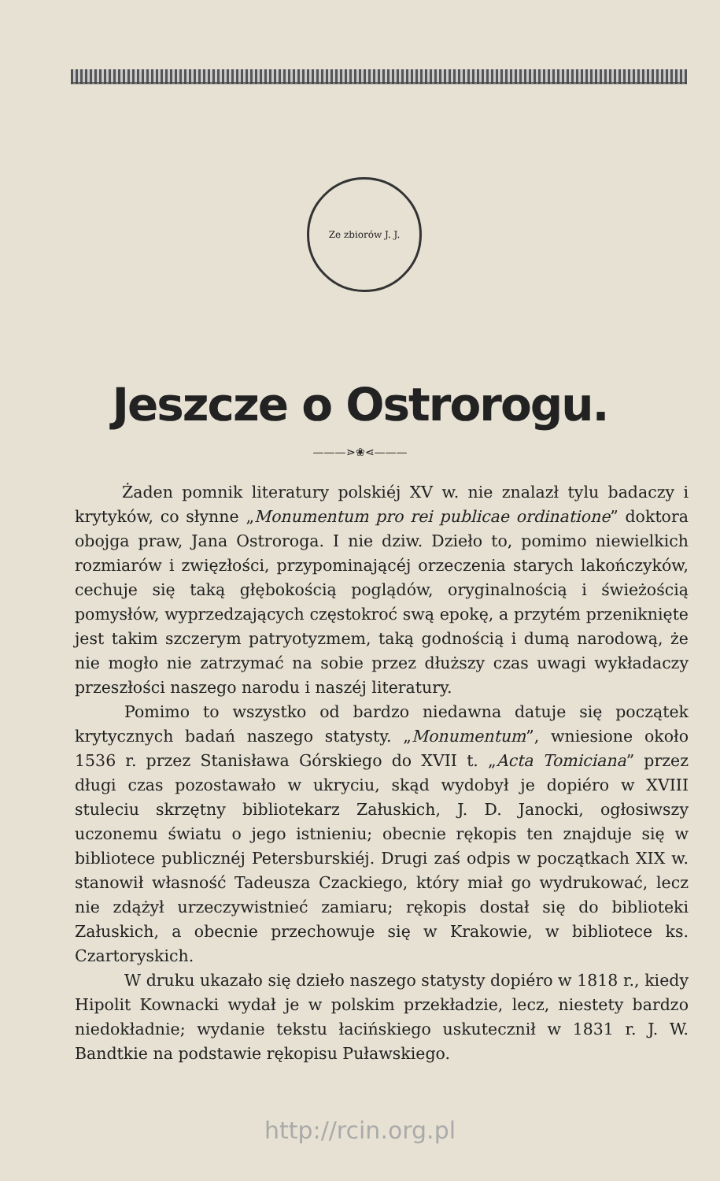Ze zbiorów J. J.
Jeszcze o Ostrorogu.
———⋗❀⋖———
Żaden pomnik literatury polskiéj XV w. nie znalazł tylu badaczy i krytyków, co słynne „Monumentum pro rei publicae ordinatione” doktora obojga praw, Jana Ostroroga. I nie dziw. Dzieło to, pomimo niewielkich rozmiarów i zwięzłości, przypominającéj orzeczenia starych lakończyków, cechuje się taką głębokością poglądów, oryginalnością i świeżością pomysłów, wyprzedzających częstokroć swą epokę, a przytém przeniknięte jest takim szczerym patryotyzmem, taką godnością i dumą narodową, że nie mogło nie zatrzymać na sobie przez dłuższy czas uwagi wykładaczy przeszłości naszego narodu i naszéj literatury.
Pomimo to wszystko od bardzo niedawna datuje się początek krytycznych badań naszego statysty. „Monumentum”, wniesione około 1536 r. przez Stanisława Górskiego do XVII t. „Acta Tomiciana” przez długi czas pozostawało w ukryciu, skąd wydobył je dopiéro w XVIII stuleciu skrzętny bibliotekarz Załuskich, J. D. Janocki, ogłosiwszy uczonemu światu o jego istnieniu; obecnie rękopis ten znajduje się w bibliotece publicznéj Petersburskiéj. Drugi zaś odpis w początkach XIX w. stanowił własność Tadeusza Czackiego, który miał go wydrukować, lecz nie zdążył urzeczywistnieć zamiaru; rękopis dostał się do biblioteki Załuskich, a obecnie przechowuje się w Krakowie, w bibliotece ks. Czartoryskich.
W druku ukazało się dzieło naszego statysty dopiéro w 1818 r., kiedy Hipolit Kownacki wydał je w polskim przekładzie, lecz, niestety bardzo niedokładnie; wydanie tekstu łacińskiego uskutecznił w 1831 r. J. W. Bandtkie na podstawie rękopisu Puławskiego.
http://rcin.org.pl